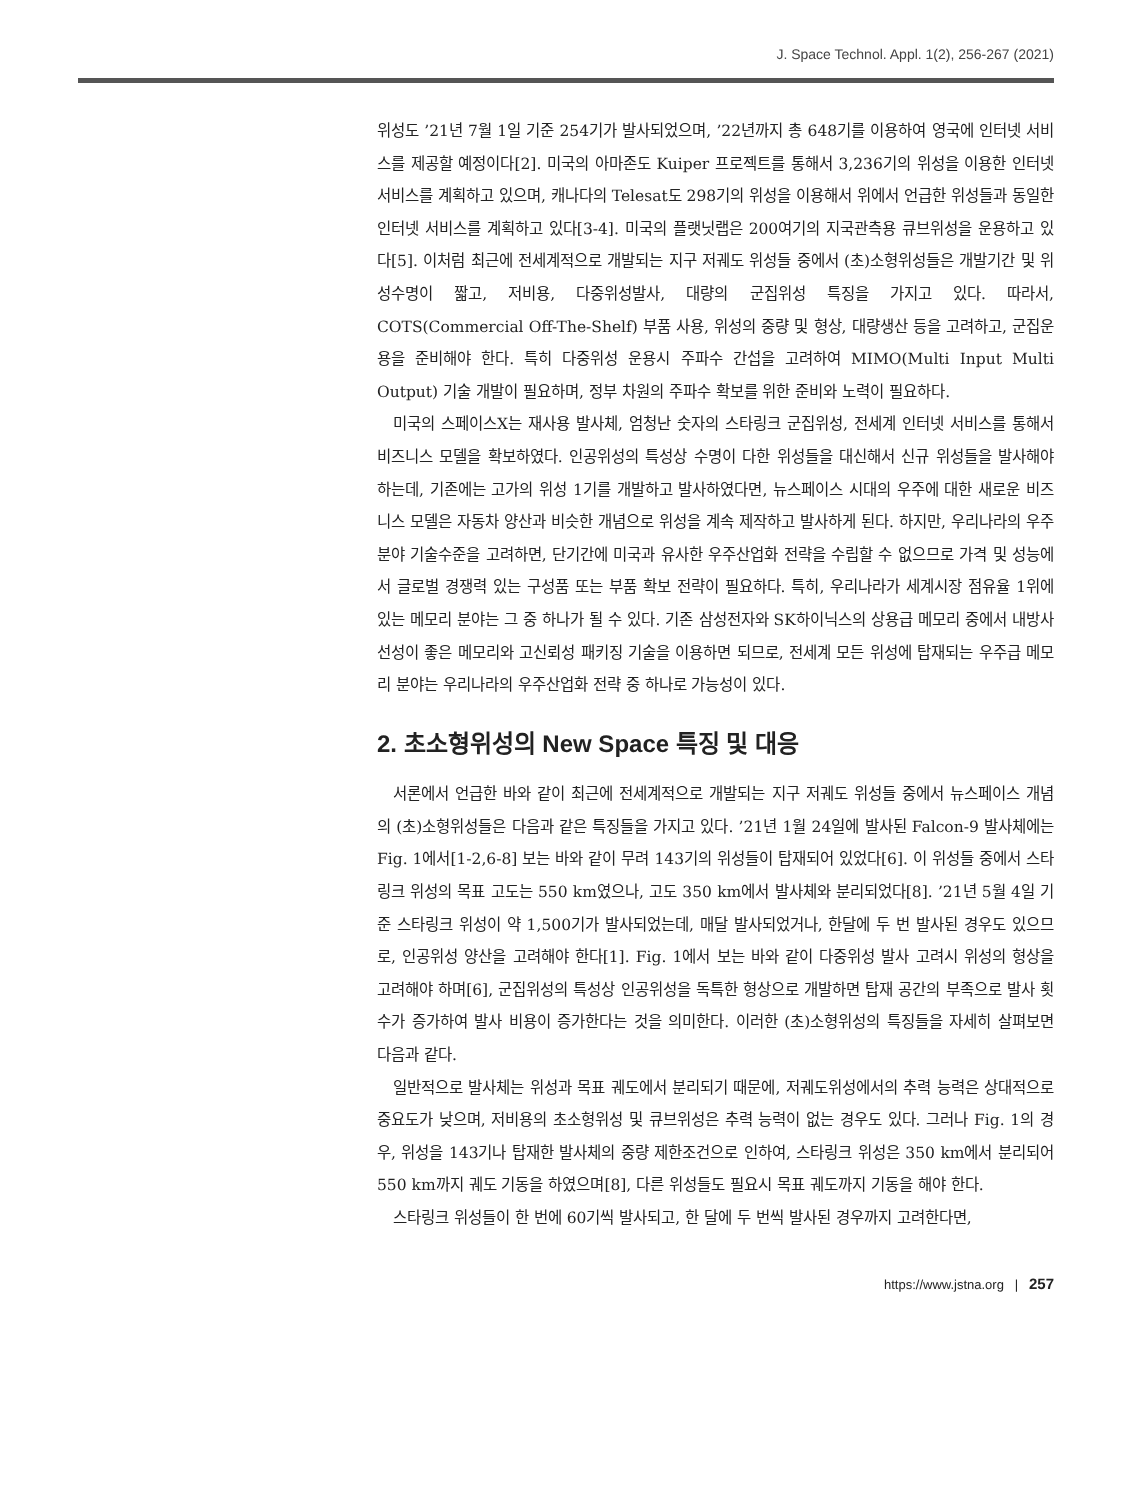J. Space Technol. Appl. 1(2), 256-267 (2021)
위성도 ’21년 7월 1일 기준 254기가 발사되었으며, ’22년까지 총 648기를 이용하여 영국에 인터넷 서비스를 제공할 예정이다[2]. 미국의 아마존도 Kuiper 프로젝트를 통해서 3,236기의 위성을 이용한 인터넷 서비스를 계획하고 있으며, 캐나다의 Telesat도 298기의 위성을 이용해서 위에서 언급한 위성들과 동일한 인터넷 서비스를 계획하고 있다[3-4]. 미국의 플랫닛랩은 200여기의 지국관측용 큐브위성을 운용하고 있다[5]. 이처럼 최근에 전세계적으로 개발되는 지구 저궤도 위성들 중에서 (초)소형위성들은 개발기간 및 위성수명이 짧고, 저비용, 다중위성발사, 대량의 군집위성 특징을 가지고 있다. 따라서, COTS(Commercial Off-The-Shelf) 부품 사용, 위성의 중량 및 형상, 대량생산 등을 고려하고, 군집운용을 준비해야 한다. 특히 다중위성 운용시 주파수 간섭을 고려하여 MIMO(Multi Input Multi Output) 기술 개발이 필요하며, 정부 차원의 주파수 확보를 위한 준비와 노력이 필요하다.
미국의 스페이스X는 재사용 발사체, 엄청난 숫자의 스타링크 군집위성, 전세계 인터넷 서비스를 통해서 비즈니스 모델을 확보하였다. 인공위성의 특성상 수명이 다한 위성들을 대신해서 신규 위성들을 발사해야 하는데, 기존에는 고가의 위성 1기를 개발하고 발사하였다면, 뉴스페이스 시대의 우주에 대한 새로운 비즈니스 모델은 자동차 양산과 비슷한 개념으로 위성을 계속 제작하고 발사하게 된다. 하지만, 우리나라의 우주분야 기술수준을 고려하면, 단기간에 미국과 유사한 우주산업화 전략을 수립할 수 없으므로 가격 및 성능에서 글로벌 경쟁력 있는 구성품 또는 부품 확보 전략이 필요하다. 특히, 우리나라가 세계시장 점유율 1위에 있는 메모리 분야는 그 중 하나가 될 수 있다. 기존 삼성전자와 SK하이닉스의 상용급 메모리 중에서 내방사선성이 좋은 메모리와 고신뢰성 패키징 기술을 이용하면 되므로, 전세계 모든 위성에 탑재되는 우주급 메모리 분야는 우리나라의 우주산업화 전략 중 하나로 가능성이 있다.
2. 초소형위성의 New Space 특징 및 대응
서론에서 언급한 바와 같이 최근에 전세계적으로 개발되는 지구 저궤도 위성들 중에서 뉴스페이스 개념의 (초)소형위성들은 다음과 같은 특징들을 가지고 있다. ’21년 1월 24일에 발사된 Falcon-9 발사체에는 Fig. 1에서[1-2,6-8] 보는 바와 같이 무려 143기의 위성들이 탑재되어 있었다[6]. 이 위성들 중에서 스타링크 위성의 목표 고도는 550 km였으나, 고도 350 km에서 발사체와 분리되었다[8]. ’21년 5월 4일 기준 스타링크 위성이 약 1,500기가 발사되었는데, 매달 발사되었거나, 한달에 두 번 발사된 경우도 있으므로, 인공위성 양산을 고려해야 한다[1]. Fig. 1에서 보는 바와 같이 다중위성 발사 고려시 위성의 형상을 고려해야 하며[6], 군집위성의 특성상 인공위성을 독특한 형상으로 개발하면 탑재 공간의 부족으로 발사 횟수가 증가하여 발사 비용이 증가한다는 것을 의미한다. 이러한 (초)소형위성의 특징들을 자세히 살펴보면 다음과 같다.
일반적으로 발사체는 위성과 목표 궤도에서 분리되기 때문에, 저궤도위성에서의 추력 능력은 상대적으로 중요도가 낮으며, 저비용의 초소형위성 및 큐브위성은 추력 능력이 없는 경우도 있다. 그러나 Fig. 1의 경우, 위성을 143기나 탑재한 발사체의 중량 제한조건으로 인하여, 스타링크 위성은 350 km에서 분리되어 550 km까지 궤도 기동을 하였으며[8], 다른 위성들도 필요시 목표 궤도까지 기동을 해야 한다.
스타링크 위성들이 한 번에 60기씩 발사되고, 한 달에 두 번씩 발사된 경우까지 고려한다면,
https://www.jstna.org | 257